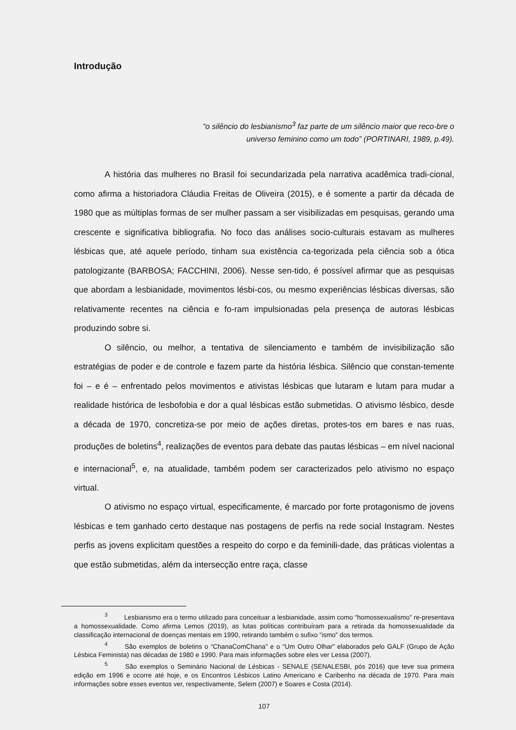Introdução
“o silêncio do lesbianismo<sup>3</sup> faz parte de um silêncio maior que reco-bre o universo feminino como um todo” (PORTINARI, 1989, p.49).
A história das mulheres no Brasil foi secundarizada pela narrativa acadêmica tradi-cional, como afirma a historiadora Cláudia Freitas de Oliveira (2015), e é somente a partir da década de 1980 que as múltiplas formas de ser mulher passam a ser visibilizadas em pesquisas, gerando uma crescente e significativa bibliografia. No foco das análises socio-culturais estavam as mulheres lésbicas que, até aquele período, tinham sua existência ca-tegorizada pela ciência sob a ótica patologizante (BARBOSA; FACCHINI, 2006). Nesse sen-tido, é possível afirmar que as pesquisas que abordam a lesbianidade, movimentos lésbi-cos, ou mesmo experiências lésbicas diversas, são relativamente recentes na ciência e fo-ram impulsionadas pela presença de autoras lésbicas produzindo sobre si.
O silêncio, ou melhor, a tentativa de silenciamento e também de invisibilização são estratégias de poder e de controle e fazem parte da história lésbica. Silêncio que constan-temente foi – e é – enfrentado pelos movimentos e ativistas lésbicas que lutaram e lutam para mudar a realidade histórica de lesbofobia e dor a qual lésbicas estão submetidas. O ativismo lésbico, desde a década de 1970, concretiza-se por meio de ações diretas, protes-tos em bares e nas ruas, produções de boletins<sup>4</sup>, realizações de eventos para debate das pautas lésbicas – em nível nacional e internacional<sup>5</sup>, e, na atualidade, também podem ser caracterizados pelo ativismo no espaço virtual.
O ativismo no espaço virtual, especificamente, é marcado por forte protagonismo de jovens lésbicas e tem ganhado certo destaque nas postagens de perfis na rede social Instagram. Nestes perfis as jovens explicitam questões a respeito do corpo e da feminili-dade, das práticas violentas a que estão submetidas, além da intersecção entre raça, classe
<sup>3</sup> Lesbianismo era o termo utilizado para conceituar a lesbianidade, assim como “homossexualismo” re-presentava a homossexualidade. Como afirma Lemos (2019), as lutas políticas contribuíram para a retirada da homossexualidade da classificação internacional de doenças mentais em 1990, retirando também o sufixo “ismo” dos termos.
<sup>4</sup> São exemplos de boletins o “ChanaComChana” e o “Um Outro Olhar” elaborados pelo GALF (Grupo de Ação Lésbica Feminista) nas décadas de 1980 e 1990. Para mais informações sobre eles ver Lessa (2007).
<sup>5</sup> São exemplos o Seminário Nacional de Lésbicas - SENALE (SENALESBI, pós 2016) que teve sua primeira edição em 1996 e ocorre até hoje, e os Encontros Lésbicos Latino Americano e Caribenho na década de 1970. Para mais informações sobre esses eventos ver, respectivamente, Selem (2007) e Soares e Costa (2014).
107